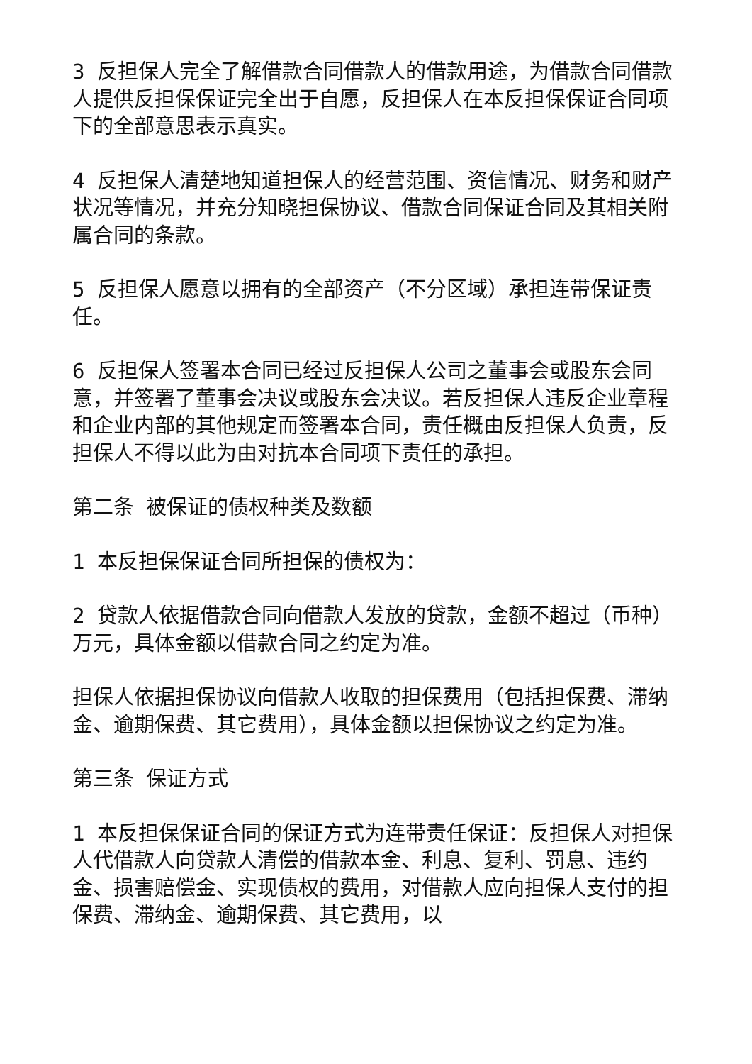3 反担保人完全了解借款合同借款人的借款用途，为借款合同借款人提供反担保保证完全出于自愿，反担保人在本反担保保证合同项下的全部意思表示真实。
4 反担保人清楚地知道担保人的经营范围、资信情况、财务和财产状况等情况，并充分知晓担保协议、借款合同保证合同及其相关附属合同的条款。
5 反担保人愿意以拥有的全部资产（不分区域）承担连带保证责任。
6 反担保人签署本合同已经过反担保人公司之董事会或股东会同意，并签署了董事会决议或股东会决议。若反担保人违反企业章程和企业内部的其他规定而签署本合同，责任概由反担保人负责，反担保人不得以此为由对抗本合同项下责任的承担。
第二条 被保证的债权种类及数额
1 本反担保保证合同所担保的债权为：
2 贷款人依据借款合同向借款人发放的贷款，金额不超过（币种） 万元，具体金额以借款合同之约定为准。
担保人依据担保协议向借款人收取的担保费用（包括担保费、滞纳金、逾期保费、其它费用），具体金额以担保协议之约定为准。
第三条 保证方式
1 本反担保保证合同的保证方式为连带责任保证：反担保人对担保人代借款人向贷款人清偿的借款本金、利息、复利、罚息、违约金、损害赔偿金、实现债权的费用，对借款人应向担保人支付的担保费、滞纳金、逾期保费、其它费用，以